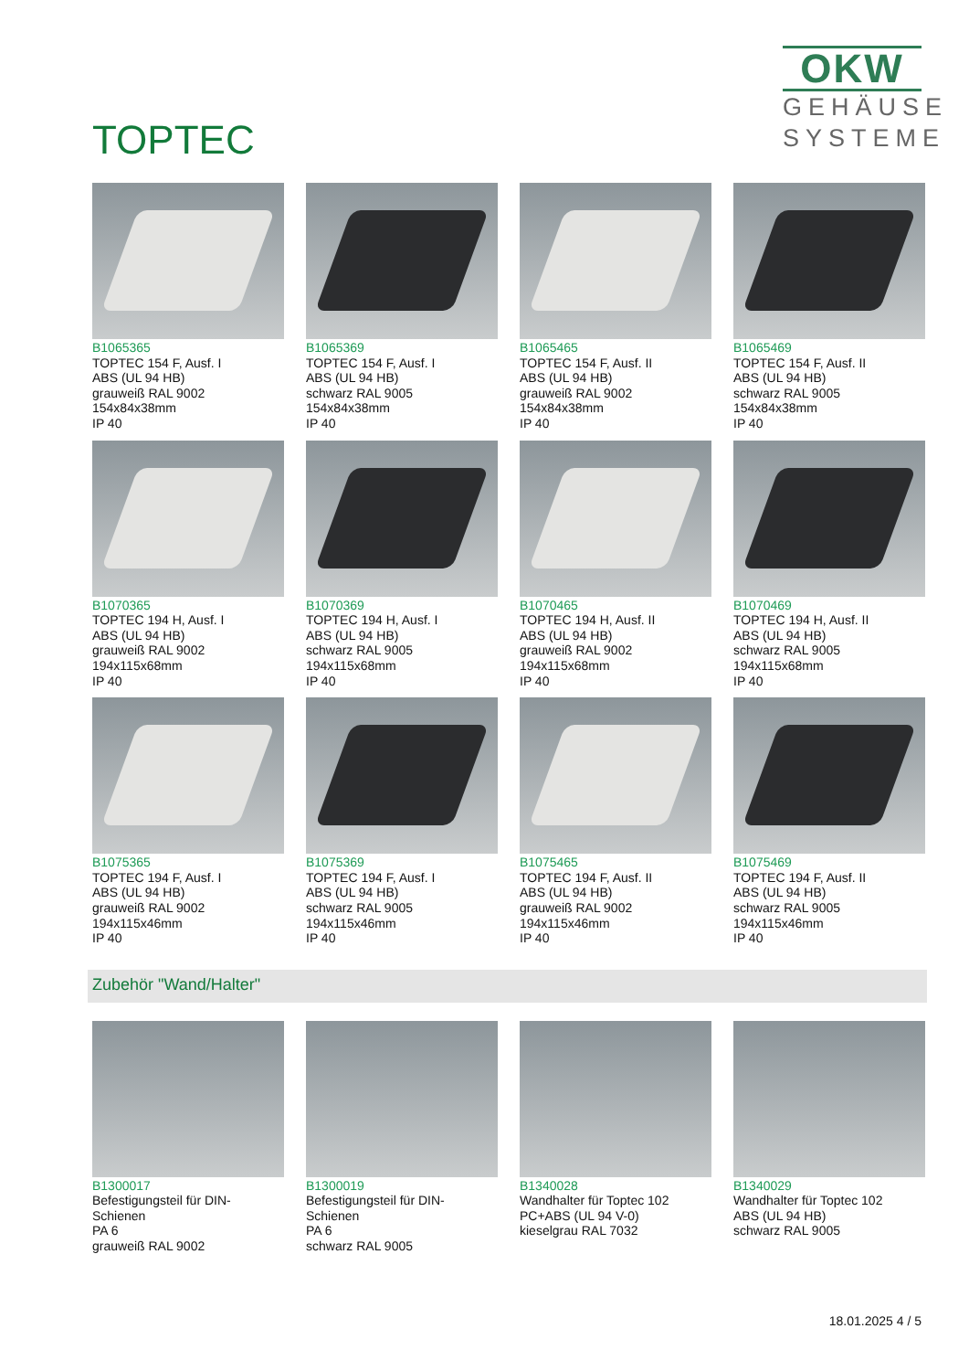TOPTEC
OKW
GEHÄUSE
SYSTEME
B1065365
TOPTEC 154 F, Ausf. I
ABS (UL 94 HB)
grauweiß RAL 9002
154x84x38mm
IP 40
B1065369
TOPTEC 154 F, Ausf. I
ABS (UL 94 HB)
schwarz RAL 9005
154x84x38mm
IP 40
B1065465
TOPTEC 154 F, Ausf. II
ABS (UL 94 HB)
grauweiß RAL 9002
154x84x38mm
IP 40
B1065469
TOPTEC 154 F, Ausf. II
ABS (UL 94 HB)
schwarz RAL 9005
154x84x38mm
IP 40
B1070365
TOPTEC 194 H, Ausf. I
ABS (UL 94 HB)
grauweiß RAL 9002
194x115x68mm
IP 40
B1070369
TOPTEC 194 H, Ausf. I
ABS (UL 94 HB)
schwarz RAL 9005
194x115x68mm
IP 40
B1070465
TOPTEC 194 H, Ausf. II
ABS (UL 94 HB)
grauweiß RAL 9002
194x115x68mm
IP 40
B1070469
TOPTEC 194 H, Ausf. II
ABS (UL 94 HB)
schwarz RAL 9005
194x115x68mm
IP 40
B1075365
TOPTEC 194 F, Ausf. I
ABS (UL 94 HB)
grauweiß RAL 9002
194x115x46mm
IP 40
B1075369
TOPTEC 194 F, Ausf. I
ABS (UL 94 HB)
schwarz RAL 9005
194x115x46mm
IP 40
B1075465
TOPTEC 194 F, Ausf. II
ABS (UL 94 HB)
grauweiß RAL 9002
194x115x46mm
IP 40
B1075469
TOPTEC 194 F, Ausf. II
ABS (UL 94 HB)
schwarz RAL 9005
194x115x46mm
IP 40
Zubehör "Wand/Halter"
B1300017
Befestigungsteil für DIN-
Schienen
PA 6
grauweiß RAL 9002
B1300019
Befestigungsteil für DIN-
Schienen
PA 6
schwarz RAL 9005
B1340028
Wandhalter für Toptec 102
PC+ABS (UL 94 V-0)
kieselgrau RAL 7032
B1340029
Wandhalter für Toptec 102
ABS (UL 94 HB)
schwarz RAL 9005
18.01.2025 4 / 5